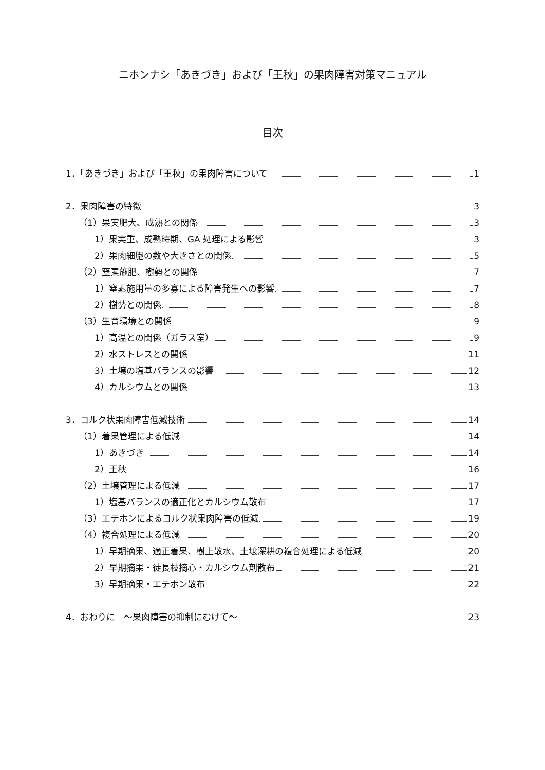ニホンナシ「あきづき」および「王秋」の果肉障害対策マニュアル
目次
1．「あきづき」および「王秋」の果肉障害について 1
2．果肉障害の特徴 3
（1）果実肥大、成熟との関係 3
1）果実重、成熟時期、GA 処理による影響 3
2）果肉細胞の数や大きさとの関係 5
（2）窒素施肥、樹勢との関係 7
1）窒素施用量の多寡による障害発生への影響 7
2）樹勢との関係 8
（3）生育環境との関係 9
1）高温との関係（ガラス室） 9
2）水ストレスとの関係 11
3）土壌の塩基バランスの影響 12
4）カルシウムとの関係 13
3．コルク状果肉障害低減技術 14
（1）着果管理による低減 14
1）あきづき 14
2）王秋 16
（2）土壌管理による低減 17
1）塩基バランスの適正化とカルシウム散布 17
（3）エテホンによるコルク状果肉障害の低減 19
（4）複合処理による低減 20
1）早期摘果、適正着果、樹上散水、土壌深耕の複合処理による低減 20
2）早期摘果・徒長枝摘心・カルシウム剤散布 21
3）早期摘果・エテホン散布 22
4．おわりに　～果肉障害の抑制にむけて～ 23